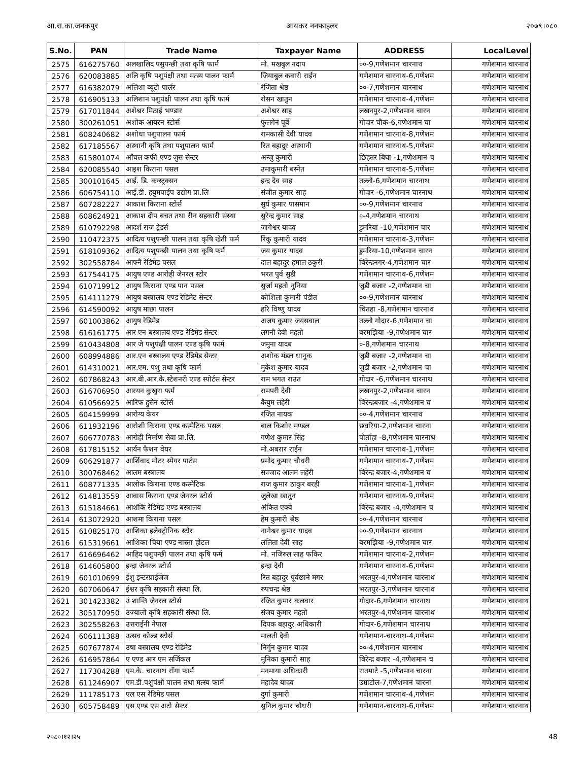आ.रा.का.जनकपुर आयकर ननफाइलर २०७९।०८०
| S.No. | PAN | Trade Name | Taxpayer Name | ADDRESS | LocalLevel |
| --- | --- | --- | --- | --- | --- |
| 2575 | 616275760 | अलखालिद पसुपन्छी तथा कृषि फार्म | मो. मखबुल नदाप | ००-9,गणेशमान चारनाथ | गणेशमान चारनाथ |
| 2576 | 620083885 | अलि कृषि पशुपंक्षी तथा मत्स्य पालन फार्म | जियाबुल कवारी राईन | गणेशमान चारनाथ-6,गणेशम | गणेशमान चारनाथ |
| 2577 | 616382079 | अलिशा ब्यूटी पार्लर | रंजिता श्रेष्ठ | ००-7,गणेशमान चारनाथ | गणेशमान चारनाथ |
| 2578 | 616905133 | अलिशान पशुपंक्षी पालन तथा कृषि फार्म | रोसन खातुन | गणेशमान चारनाथ-4,गणेशम | गणेशमान चारनाथ |
| 2579 | 617011844 | अशेश्वर मिठाई भण्डार | अशेश्वर साह | लखनपुर-2,गणेशमान चारन | गणेशमान चारनाथ |
| 2580 | 300261051 | अशोक आयरन स्टोर्स | फुलगेन पूर्बे | गोदार चौक-6,गणेशमान चा | गणेशमान चारनाथ |
| 2581 | 608240682 | अशोधा पशुपालन फार्म | रामकासी देवी यादव | गणेशमान चारनाथ-8,गणेशम | गणेशमान चारनाथ |
| 2582 | 617185567 | अस्थानी कृषि तथा पशुपालन फार्म | रित बहादुर अस्थानी | गणेशमान चारनाथ-5,गणेशम | गणेशमान चारनाथ |
| 2583 | 615801074 | आँचल कफी एण्ड जुस सेन्टर | अन्जु कुमारी | छिहतर बिघा -1,गणेशमान च | गणेशमान चारनाथ |
| 2584 | 620085540 | आइश किराना पसल | उमाकुमारी बस्नेत | गणेशमान चारनाथ-5,गणेशम | गणेशमान चारनाथ |
| 2585 | 300101645 | आई. डि. कन्स्ट्रक्सन | इन्द्र देव साह | तल्लो-6,गणेशमान चारनाथ | गणेशमान चारनाथ |
| 2586 | 606754110 | आई.डी. हयुमपाईप उद्योग प्रा.लि | संजीत कुमार साह | गोदार -6,गणेशमान चारनाथ | गणेशमान चारनाथ |
| 2587 | 607282227 | आकाश किराना स्टोर्स | सुर्य कुमार पासमान | ००-9,गणेशमान चारनाथ | गणेशमान चारनाथ |
| 2588 | 608624921 | आकाश दीप बचत तथा रीन सहकारी संस्था | सुरेन्द्र कुमार साह | ०-4,गणेशमान चारनाथ | गणेशमान चारनाथ |
| 2589 | 610792298 | आदर्श राज ट्रेडर्स | जागेश्वर यादव | डुमरिया -10,गणेशमान चार | गणेशमान चारनाथ |
| 2590 | 110472375 | आदित्य पशुपन्छी पालन तथा कृषि खेती फर्म | रिंकु कुमारी यादव | गणेशमान चारनाथ-3,गणेशम | गणेशमान चारनाथ |
| 2591 | 618109362 | आदित्य पशुपन्छी पालन तथा कृषि फर्म | जय कुमार यादव | डुमरिया-10,गणेशमान चारन | गणेशमान चारनाथ |
| 2592 | 302558784 | आफ्नै रेडिमेड पसल | दाल बहादुर हमाल ठकुरी | बिरेन्द्रनगर-4,गणेशमान चार | गणेशमान चारनाथ |
| 2593 | 617544175 | आयुष एण्ड आरोही जेनरल स्टोर | भरत पुर्व सुडी | गणेशमान चारनाथ-6,गणेशम | गणेशमान चारनाथ |
| 2594 | 610719912 | आयुष किराना एण्ड पान पसल | सुर्जा महतो नुनिया | जुडी बजार -2,गणेशमान चा | गणेशमान चारनाथ |
| 2595 | 614111279 | आयुष बस्त्रालय एण्ड रेडिमेट सेन्टर | कोशिला कुमारी पंडीत | ००-9,गणेशमान चारनाथ | गणेशमान चारनाथ |
| 2596 | 614590092 | आयुष माछा पालन | हरि विष्णु यादव | चितहा -8,गणेशमान चारनाथ | गणेशमान चारनाथ |
| 2597 | 601003862 | आयुष रेडिमेड | अजय कुमार जयसवाल | तल्लो गोदार-6,गणेशमान चा | गणेशमान चारनाथ |
| 2598 | 616161775 | आर एन बस्त्रालय एण्ड रेडिमेड सेन्टर | लगनी देवी महतो | बरमझिया -9,गणेशमान चार | गणेशमान चारनाथ |
| 2599 | 610434808 | आर जे पशुपंक्षी पालन एण्ड कृषि फार्म | जमुना यादब | ०-8,गणेशमान चारनाथ | गणेशमान चारनाथ |
| 2600 | 608994886 | आर.एन बस्त्रालय एण्ड रेडिमेड सेन्टर | अशोक मंडल धानुक | जुडी बजार -2,गणेशमान चा | गणेशमान चारनाथ |
| 2601 | 614310021 | आर.एम. पशु तथा कृषि फार्म | मुकेश कुमार यादव | जुडी बजार -2,गणेशमान चा | गणेशमान चारनाथ |
| 2602 | 607868243 | आर.बी.आर.के.स्टेशनरी एण्ड स्पोर्टस सेन्टर | राम भगत राउत | गोदार -6,गणेशमान चारनाथ | गणेशमान चारनाथ |
| 2603 | 616706950 | आरयन कुखुरा फर्म | रामपरी देवी | लखनपुर-2,गणेशमान चारन | गणेशमान चारनाथ |
| 2604 | 610566925 | आरिफ हुसेन स्टोर्स | कैयुम लहेरी | विरेन्द्रबजार -4,गणेशमान च | गणेशमान चारनाथ |
| 2605 | 604159999 | आरोग्य केयर | रंजित नायक | ००-4,गणेशमान चारनाथ | गणेशमान चारनाथ |
| 2606 | 611932196 | आरोशी किराना एण्ड कस्मेटिक पसल | बाल किशोर मण्डल | छघरिया-2,गणेशमान चारना | गणेशमान चारनाथ |
| 2607 | 606770783 | आरोही निर्माण सेवा प्रा.लि. | गणेश कुमार सिंह | पोर्ताहा -8,गणेशमान चारनाथ | गणेशमान चारनाथ |
| 2608 | 617815152 | आर्यन फैशन वेयर | मो.अबरार राईन | गणेशमान चारनाथ-1,गणेशम | गणेशमान चारनाथ |
| 2609 | 606291877 | आर्शिवाद मोटर स्पेयर पार्टस | प्रमोद कुमार चौधरी | गणेशमान चारनाथ-7,गणेशम | गणेशमान चारनाथ |
| 2610 | 300768462 | आलम बस्त्रालय | सज्जाद आलम लहेरी | बिरेन्द्र बजार-4,गणेशमान च | गणेशमान चारनाथ |
| 2611 | 608771335 | आलोक किराना एण्ड कस्मेटिक | राज कुमार ठाकुर बरही | गणेशमान चारनाथ-1,गणेशम | गणेशमान चारनाथ |
| 2612 | 614813559 | आवास किराना एण्ड जेनरल स्टोर्स | जुलेखा खातुन | गणेशमान चारनाथ-9,गणेशम | गणेशमान चारनाथ |
| 2613 | 615184661 | आशंकि रेडिमेड एण्ड बस्त्रालय | अंकित एक्वे | विरेन्द्र बजार -4,गणेशमान च | गणेशमान चारनाथ |
| 2614 | 613072920 | आशमा किराना पसल | हेम कुमारी श्रेष्ठ | ००-4,गणेशमान चारनाथ | गणेशमान चारनाथ |
| 2615 | 610825170 | आशिका इलेक्ट्रोनिक स्टोर | नागेश्वर कुमार यादव | ००-9,गणेशमान चारनाथ | गणेशमान चारनाथ |
| 2616 | 615319661 | आशिका चिया एण्ड नास्ता होटल | ललिता देवी साह | बरमझिया -9,गणेशमान चार | गणेशमान चारनाथ |
| 2617 | 616696462 | आहिद पशुपन्छी पालन तथा कृषि फर्म | मो. नजिरुल साह फकिर | गणेशमान चारनाथ-2,गणेशम | गणेशमान चारनाथ |
| 2618 | 614605800 | इन्द्रा जेनरल स्टोर्स | इन्द्रा देवी | गणेशमान चारनाथ-6,गणेशम | गणेशमान चारनाथ |
| 2619 | 601010699 | ईशु इन्टरप्राईजेज | रित बहादुर पूर्वछाने मगर | भरतपुर-4,गणेशमान चारनाथ | गणेशमान चारनाथ |
| 2620 | 607060647 | ईश्वर कृषि सहकारी संस्था लि. | रुपचन्द्र श्रेष्ठ | भरतपुर-3,गणेशमान चारनाथ | गणेशमान चारनाथ |
| 2621 | 301423382 | उं शान्ति जेनरल स्टोर्स | रंजित कुमार कलवार | गोदार-6,गणेशमान चारनाथ | गणेशमान चारनाथ |
| 2622 | 305170950 | उज्यालो कृषि सहकारी संस्था लि. | संजय कुमार महतो | भरतपुर-4,गणेशमान चारनाथ | गणेशमान चारनाथ |
| 2623 | 302558263 | उत्तराईनी नेपाल | दिपक बहादुर अधिकारी | गोदार-6,गणेशमान चारनाथ | गणेशमान चारनाथ |
| 2624 | 606111388 | उत्सव कोल्ड स्टोर्स | मालती देवी | गणेशमान-चारनाथ-4,गणेशम | गणेशमान चारनाथ |
| 2625 | 607677874 | उषा वस्त्रालय एण्ड रेडिमेड | निर्गुन कुमार यादव | ००-4,गणेशमान चारनाथ | गणेशमान चारनाथ |
| 2626 | 616957864 | ए एण्ड आर एम सर्जिकल | मुनिका कुमारी साह | बिरेन्द्र बजार -4,गणेशमान च | गणेशमान चारनाथ |
| 2627 | 117304288 | एम.के. चारनाथ राँगा फार्म | मनमाया अधिकारी | रातमाटे -5,गणेशमान चारना | गणेशमान चारनाथ |
| 2628 | 611246907 | एम.डी.पशुपंक्षी पालन तथा मत्स्य फार्म | महादेव यादव | उम्राटोल-7,गणेशमान चारना | गणेशमान चारनाथ |
| 2629 | 111785173 | एल एस रेडिमेड पसल | दुर्गा कुमारी | गणेशमान चारनाथ-4,गणेशम | गणेशमान चारनाथ |
| 2630 | 605758489 | एस एण्ड एस अटो सेन्टर | सुनिल कुमार चौधरी | गणेशमान-चारनाथ-6,गणेशम | गणेशमान चारनाथ |
२०८०।१२।२५ 48